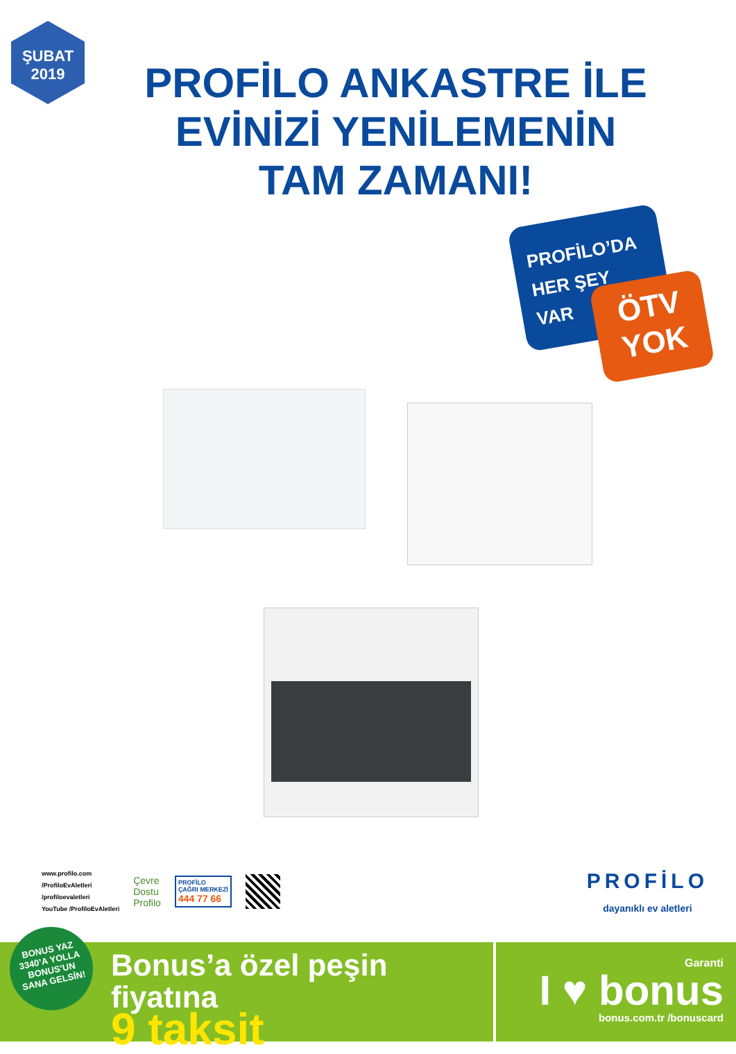ŞUBAT
2019
PROFİLO ANKASTRE İLE
EVİNİZİ YENİLEMENİN
TAM ZAMANI!
PROFİLO’DA
HER ŞEY
VAR
ÖTV
YOK
www.profilo.com
/ProfiloEvAletleri
/profiloevaletleri
YouTube /ProfiloEvAletleri
Çevre
Dostu
Profilo
PROFİLO
ÇAĞRI MERKEZİ
444 77 66
PROFİLO
dayanıklı ev aletleri
Bonus’a özel peşin fiyatına
9 taksit
Garanti
I ♥ bonus
bonus.com.tr /bonuscard
BONUS YAZ
3340’A YOLLA
BONUS’UN
SANA GELSİN!